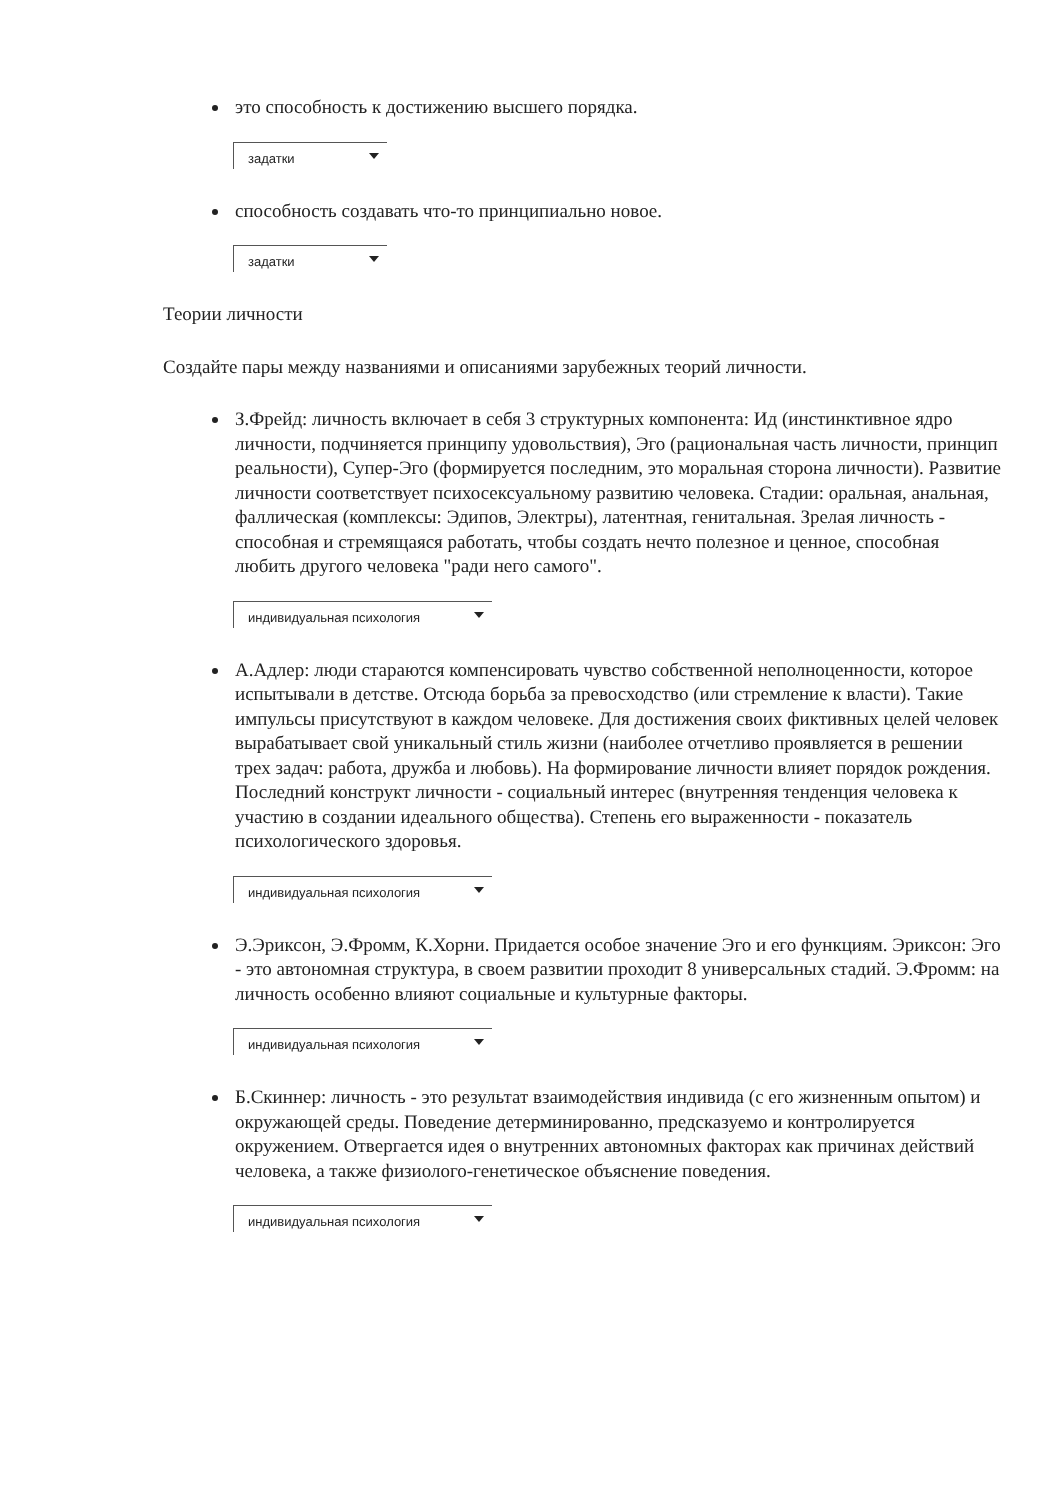это способность к достижению высшего порядка.
задатки
способность создавать что-то принципиально новое.
задатки
Теории личности
Создайте пары между названиями и описаниями зарубежных теорий личности.
З.Фрейд: личность включает в себя 3 структурных компонента: Ид (инстинктивное ядро личности, подчиняется принципу удовольствия), Эго (рациональная часть личности, принцип реальности), Супер-Эго (формируется последним, это моральная сторона личности). Развитие личности соответствует психосексуальному развитию человека. Стадии: оральная, анальная, фаллическая (комплексы: Эдипов, Электры), латентная, генитальная. Зрелая личность - способная и стремящаяся работать, чтобы создать нечто полезное и ценное, способная любить другого человека "ради него самого".
индивидуальная психология
А.Адлер: люди стараются компенсировать чувство собственной неполноценности, которое испытывали в детстве. Отсюда борьба за превосходство (или стремление к власти). Такие импульсы присутствуют в каждом человеке. Для достижения своих фиктивных целей человек вырабатывает свой уникальный стиль жизни (наиболее отчетливо проявляется в решении трех задач: работа, дружба и любовь). На формирование личности влияет порядок рождения. Последний конструкт личности - социальный интерес (внутренняя тенденция человека к участию в создании идеального общества). Степень его выраженности - показатель психологического здоровья.
индивидуальная психология
Э.Эриксон, Э.Фромм, К.Хорни. Придается особое значение Эго и его функциям. Эриксон: Эго - это автономная структура, в своем развитии проходит 8 универсальных стадий. Э.Фромм: на личность особенно влияют социальные и культурные факторы.
индивидуальная психология
Б.Скиннер: личность - это результат взаимодействия индивида (с его жизненным опытом) и окружающей среды. Поведение детерминированно, предсказуемо и контролируется окружением. Отвергается идея о внутренних автономных факторах как причинах действий человека, а также физиолого-генетическое объяснение поведения.
индивидуальная психология